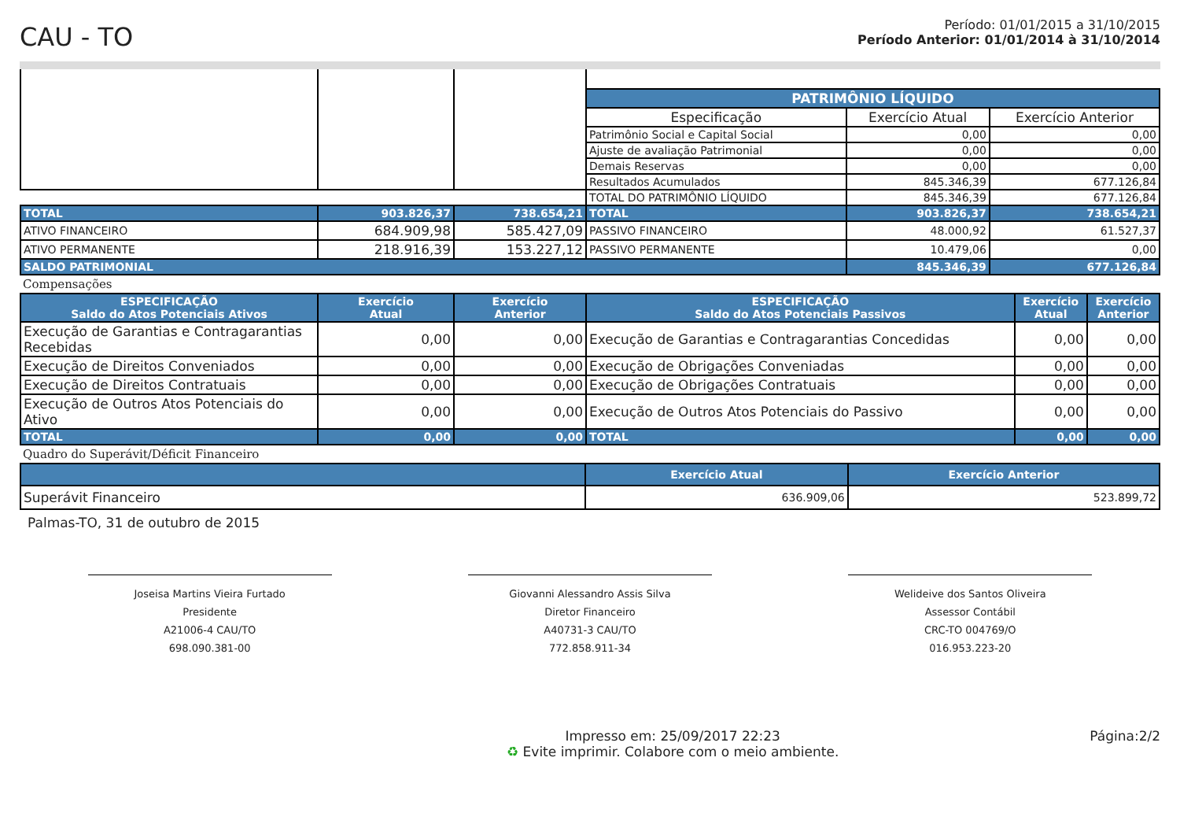CAU - TO
Período: 01/01/2015 a 31/10/2015
Período Anterior: 01/01/2014 à 31/10/2014
| | | | PATRIMÔNIO LÍQUIDO | | |
| | | | Especificação | Exercício Atual | Exercício Anterior |
| | | | Patrimônio Social e Capital Social | 0,00 | 0,00 |
| | | | Ajuste de avaliação Patrimonial | 0,00 | 0,00 |
| | | | Demais Reservas | 0,00 | 0,00 |
| | | | Resultados Acumulados | 845.346,39 | 677.126,84 |
| | | | TOTAL DO PATRIMÔNIO LÍQUIDO | 845.346,39 | 677.126,84 |
| TOTAL | 903.826,37 | 738.654,21 | TOTAL | 903.826,37 | 738.654,21 |
| ATIVO FINANCEIRO | 684.909,98 | 585.427,09 | PASSIVO FINANCEIRO | 48.000,92 | 61.527,37 |
| ATIVO PERMANENTE | 218.916,39 | 153.227,12 | PASSIVO PERMANENTE | 10.479,06 | 0,00 |
| SALDO PATRIMONIAL | | | | 845.346,39 | 677.126,84 |
Compensações
| ESPECIFICAÇÃO Saldo do Atos Potenciais Ativos | Exercício Atual | Exercício Anterior | ESPECIFICAÇÃO Saldo do Atos Potenciais Passivos | Exercício Atual | Exercício Anterior |
| Execução de Garantias e Contragarantias Recebidas | 0,00 | 0,00 | Execução de Garantias e Contragarantias Concedidas | 0,00 | 0,00 |
| Execução de Direitos Conveniados | 0,00 | 0,00 | Execução de Obrigações Conveniadas | 0,00 | 0,00 |
| Execução de Direitos Contratuais | 0,00 | 0,00 | Execução de Obrigações Contratuais | 0,00 | 0,00 |
| Execução de Outros Atos Potenciais do Ativo | 0,00 | 0,00 | Execução de Outros Atos Potenciais do Passivo | 0,00 | 0,00 |
| TOTAL | 0,00 | 0,00 | TOTAL | 0,00 | 0,00 |
Quadro do Superávit/Déficit Financeiro
| | Exercício Atual | Exercício Anterior |
| Superávit Financeiro | 636.909,06 | 523.899,72 |
Palmas-TO, 31 de outubro de 2015
Joseisa Martins Vieira Furtado
Presidente
A21006-4 CAU/TO
698.090.381-00
Giovanni Alessandro Assis Silva
Diretor Financeiro
A40731-3 CAU/TO
772.858.911-34
Welideive dos Santos Oliveira
Assessor Contábil
CRC-TO 004769/O
016.953.223-20
Impresso em: 25/09/2017 22:23
♻ Evite imprimir. Colabore com o meio ambiente.
Página:2/2